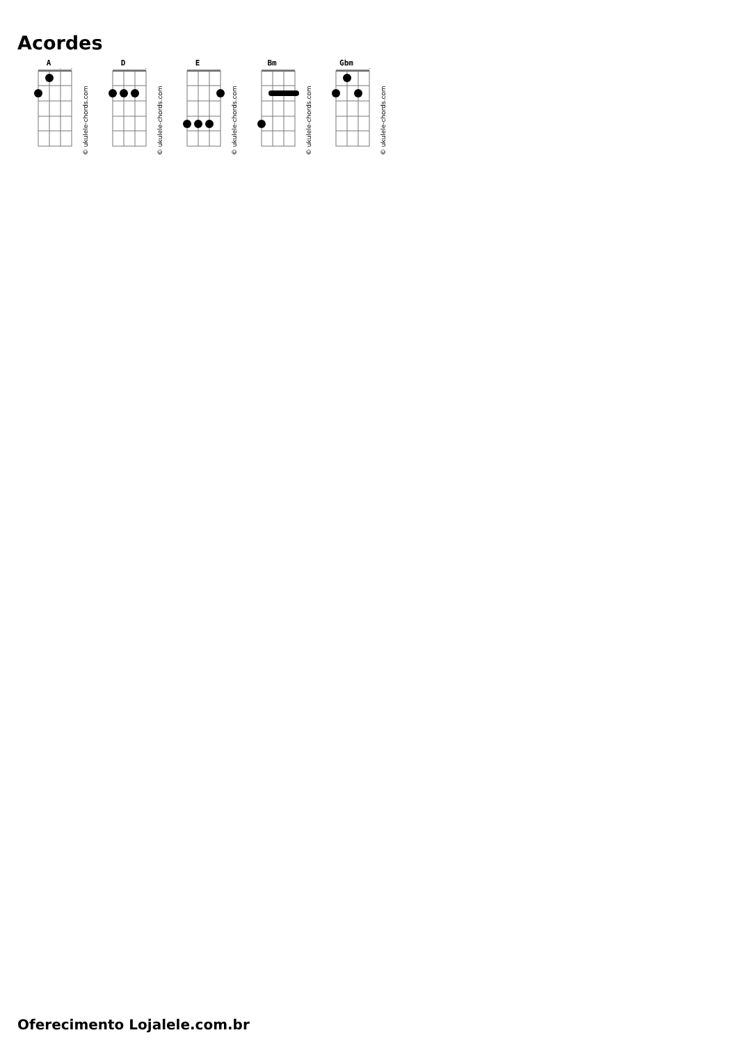Acordes
A
◇
◇
© ukulele-chords.com
D
◇
© ukulele-chords.com
E
© ukulele-chords.com
Bm
© ukulele-chords.com
Gbm
◇
© ukulele-chords.com
Oferecimento Lojalele.com.br